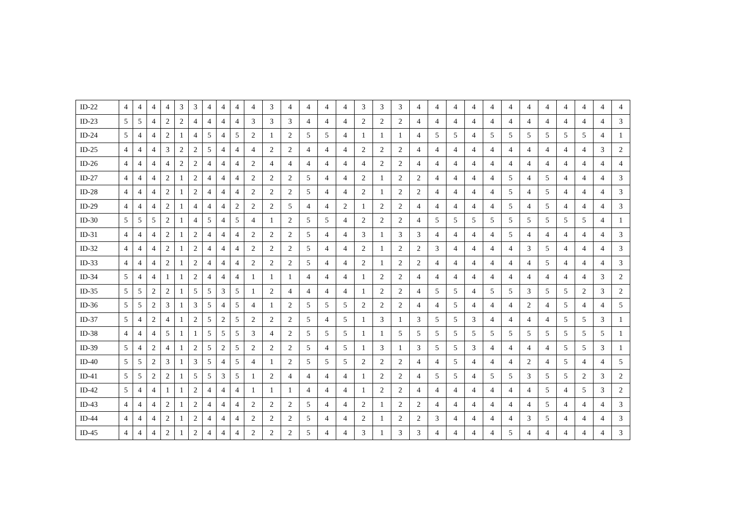| ID-22 | 4 | 4 | 4 | 4 | 3 | 3 | 4 | 4 | 4 | 4 | 3 | 4 | 4 | 4 | 4 | 3 | 3 | 3 | 4 | 4 | 4 | 4 | 4 | 4 | 4 | 4 | 4 | 4 | 4 | 4 |
| ID-23 | 5 | 5 | 4 | 2 | 2 | 4 | 4 | 4 | 4 | 3 | 3 | 3 | 4 | 4 | 4 | 2 | 2 | 2 | 4 | 4 | 4 | 4 | 4 | 4 | 4 | 4 | 4 | 4 | 4 | 3 |
| ID-24 | 5 | 4 | 4 | 2 | 1 | 4 | 5 | 4 | 5 | 2 | 1 | 2 | 5 | 5 | 4 | 1 | 1 | 1 | 4 | 5 | 5 | 4 | 5 | 5 | 5 | 5 | 5 | 5 | 4 | 1 |
| ID-25 | 4 | 4 | 4 | 3 | 2 | 2 | 5 | 4 | 4 | 4 | 2 | 2 | 4 | 4 | 4 | 2 | 2 | 2 | 4 | 4 | 4 | 4 | 4 | 4 | 4 | 4 | 4 | 4 | 3 | 2 |
| ID-26 | 4 | 4 | 4 | 4 | 2 | 2 | 4 | 4 | 4 | 2 | 4 | 4 | 4 | 4 | 4 | 4 | 2 | 2 | 4 | 4 | 4 | 4 | 4 | 4 | 4 | 4 | 4 | 4 | 4 | 4 |
| ID-27 | 4 | 4 | 4 | 2 | 1 | 2 | 4 | 4 | 4 | 2 | 2 | 2 | 5 | 4 | 4 | 2 | 1 | 2 | 2 | 4 | 4 | 4 | 4 | 5 | 4 | 5 | 4 | 4 | 4 | 3 |
| ID-28 | 4 | 4 | 4 | 2 | 1 | 2 | 4 | 4 | 4 | 2 | 2 | 2 | 5 | 4 | 4 | 2 | 1 | 2 | 2 | 4 | 4 | 4 | 4 | 5 | 4 | 5 | 4 | 4 | 4 | 3 |
| ID-29 | 4 | 4 | 4 | 2 | 1 | 4 | 4 | 4 | 2 | 2 | 2 | 5 | 4 | 4 | 2 | 1 | 2 | 2 | 4 | 4 | 4 | 4 | 4 | 5 | 4 | 5 | 4 | 4 | 4 | 3 |
| ID-30 | 5 | 5 | 5 | 2 | 1 | 4 | 5 | 4 | 5 | 4 | 1 | 2 | 5 | 5 | 4 | 2 | 2 | 2 | 4 | 5 | 5 | 5 | 5 | 5 | 5 | 5 | 5 | 5 | 4 | 1 |
| ID-31 | 4 | 4 | 4 | 2 | 1 | 2 | 4 | 4 | 4 | 2 | 2 | 2 | 5 | 4 | 4 | 3 | 1 | 3 | 3 | 4 | 4 | 4 | 4 | 5 | 4 | 4 | 4 | 4 | 4 | 3 |
| ID-32 | 4 | 4 | 4 | 2 | 1 | 2 | 4 | 4 | 4 | 2 | 2 | 2 | 5 | 4 | 4 | 2 | 1 | 2 | 2 | 3 | 4 | 4 | 4 | 4 | 3 | 5 | 4 | 4 | 4 | 3 |
| ID-33 | 4 | 4 | 4 | 2 | 1 | 2 | 4 | 4 | 4 | 2 | 2 | 2 | 5 | 4 | 4 | 2 | 1 | 2 | 2 | 4 | 4 | 4 | 4 | 4 | 4 | 5 | 4 | 4 | 4 | 3 |
| ID-34 | 5 | 4 | 4 | 1 | 1 | 2 | 4 | 4 | 4 | 1 | 1 | 1 | 4 | 4 | 4 | 1 | 2 | 2 | 4 | 4 | 4 | 4 | 4 | 4 | 4 | 4 | 4 | 4 | 3 | 2 |
| ID-35 | 5 | 5 | 2 | 2 | 1 | 5 | 5 | 3 | 5 | 1 | 2 | 4 | 4 | 4 | 4 | 1 | 2 | 2 | 4 | 5 | 5 | 4 | 5 | 5 | 3 | 5 | 5 | 2 | 3 | 2 |
| ID-36 | 5 | 5 | 2 | 3 | 1 | 3 | 5 | 4 | 5 | 4 | 1 | 2 | 5 | 5 | 5 | 2 | 2 | 2 | 4 | 4 | 5 | 4 | 4 | 4 | 2 | 4 | 5 | 4 | 4 | 5 |
| ID-37 | 5 | 4 | 2 | 4 | 1 | 2 | 5 | 2 | 5 | 2 | 2 | 2 | 5 | 4 | 5 | 1 | 3 | 1 | 3 | 5 | 5 | 3 | 4 | 4 | 4 | 4 | 5 | 5 | 3 | 1 |
| ID-38 | 4 | 4 | 4 | 5 | 1 | 1 | 5 | 5 | 5 | 3 | 4 | 2 | 5 | 5 | 5 | 1 | 1 | 5 | 5 | 5 | 5 | 5 | 5 | 5 | 5 | 5 | 5 | 5 | 5 | 1 |
| ID-39 | 5 | 4 | 2 | 4 | 1 | 2 | 5 | 2 | 5 | 2 | 2 | 2 | 5 | 4 | 5 | 1 | 3 | 1 | 3 | 5 | 5 | 3 | 4 | 4 | 4 | 4 | 5 | 5 | 3 | 1 |
| ID-40 | 5 | 5 | 2 | 3 | 1 | 3 | 5 | 4 | 5 | 4 | 1 | 2 | 5 | 5 | 5 | 2 | 2 | 2 | 4 | 4 | 5 | 4 | 4 | 4 | 2 | 4 | 5 | 4 | 4 | 5 |
| ID-41 | 5 | 5 | 2 | 2 | 1 | 5 | 5 | 3 | 5 | 1 | 2 | 4 | 4 | 4 | 4 | 1 | 2 | 2 | 4 | 5 | 5 | 4 | 5 | 5 | 3 | 5 | 5 | 2 | 3 | 2 |
| ID-42 | 5 | 4 | 4 | 1 | 1 | 2 | 4 | 4 | 4 | 1 | 1 | 1 | 4 | 4 | 4 | 1 | 2 | 2 | 4 | 4 | 4 | 4 | 4 | 4 | 4 | 5 | 4 | 5 | 3 | 2 |
| ID-43 | 4 | 4 | 4 | 2 | 1 | 2 | 4 | 4 | 4 | 2 | 2 | 2 | 5 | 4 | 4 | 2 | 1 | 2 | 2 | 4 | 4 | 4 | 4 | 4 | 4 | 5 | 4 | 4 | 4 | 3 |
| ID-44 | 4 | 4 | 4 | 2 | 1 | 2 | 4 | 4 | 4 | 2 | 2 | 2 | 5 | 4 | 4 | 2 | 1 | 2 | 2 | 3 | 4 | 4 | 4 | 4 | 3 | 5 | 4 | 4 | 4 | 3 |
| ID-45 | 4 | 4 | 4 | 2 | 1 | 2 | 4 | 4 | 4 | 2 | 2 | 2 | 5 | 4 | 4 | 3 | 1 | 3 | 3 | 4 | 4 | 4 | 4 | 5 | 4 | 4 | 4 | 4 | 4 | 3 |